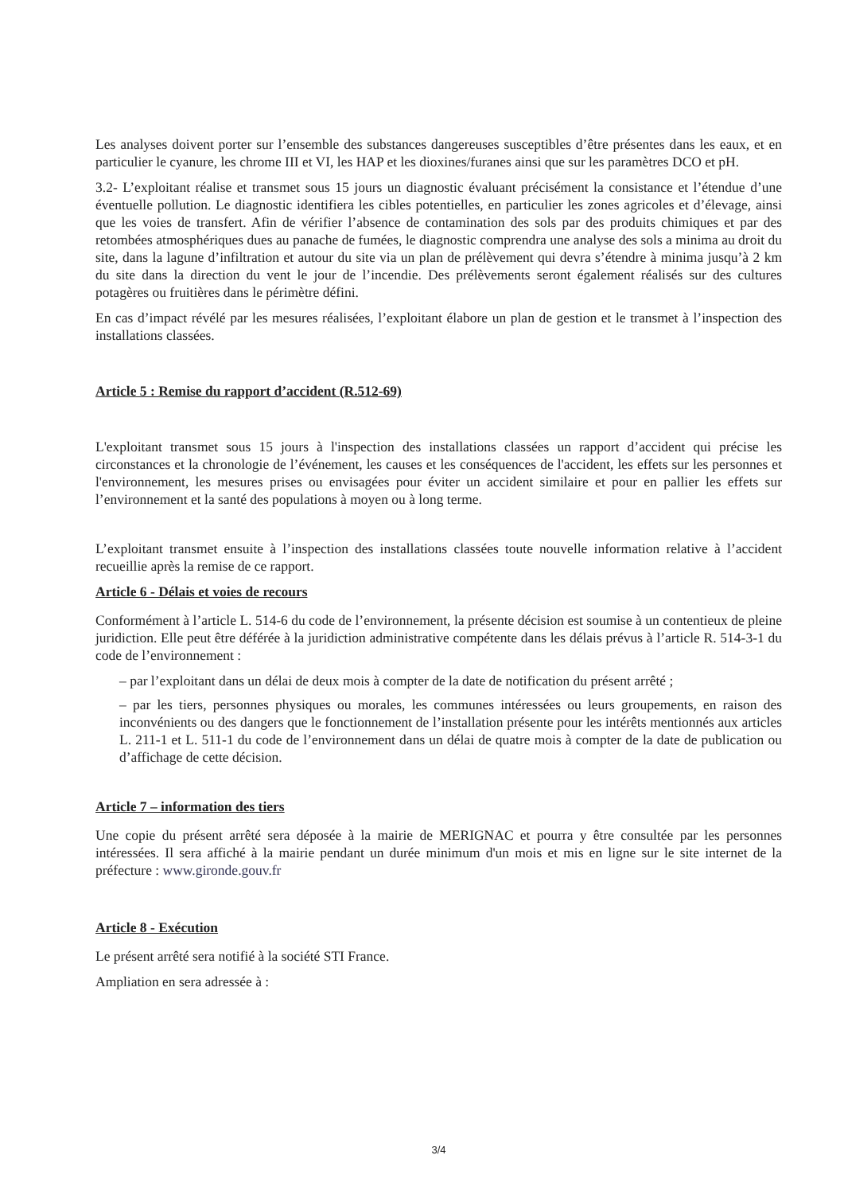Les analyses doivent porter sur l’ensemble des substances dangereuses susceptibles d’être présentes dans les eaux, et en particulier le cyanure, les chrome III et VI, les HAP et les dioxines/furanes ainsi que sur les paramètres DCO et pH.
3.2- L’exploitant réalise et transmet sous 15 jours un diagnostic évaluant précisément la consistance et l’étendue d’une éventuelle pollution. Le diagnostic identifiera les cibles potentielles, en particulier les zones agricoles et d’élevage, ainsi que les voies de transfert. Afin de vérifier l’absence de contamination des sols par des produits chimiques et par des retombées atmosphériques dues au panache de fumées, le diagnostic comprendra une analyse des sols a minima au droit du site, dans la lagune d’infiltration et autour du site via un plan de prélèvement qui devra s’étendre à minima jusqu’à 2 km du site dans la direction du vent le jour de l’incendie. Des prélèvements seront également réalisés sur des cultures potagères ou fruitières dans le périmètre défini.
En cas d’impact révélé par les mesures réalisées, l’exploitant élabore un plan de gestion et le transmet à l’inspection des installations classées.
Article 5 : Remise du rapport d’accident (R.512-69)
L'exploitant transmet sous 15 jours à l'inspection des installations classées un rapport d’accident qui précise les circonstances et la chronologie de l’événement, les causes et les conséquences de l'accident, les effets sur les personnes et l'environnement, les mesures prises ou envisagées pour éviter un accident similaire et pour en pallier les effets sur l’environnement et la santé des populations à moyen ou à long terme.
L’exploitant transmet ensuite à l’inspection des installations classées toute nouvelle information relative à l’accident recueillie après la remise de ce rapport.
Article 6 - Délais et voies de recours
Conformément à l’article L. 514-6 du code de l’environnement, la présente décision est soumise à un contentieux de pleine juridiction. Elle peut être déférée à la juridiction administrative compétente dans les délais prévus à l’article R. 514-3-1 du code de l’environnement :
– par l’exploitant dans un délai de deux mois à compter de la date de notification du présent arrêté ;
– par les tiers, personnes physiques ou morales, les communes intéressées ou leurs groupements, en raison des inconvénients ou des dangers que le fonctionnement de l’installation présente pour les intérêts mentionnés aux articles L. 211-1 et L. 511-1 du code de l’environnement dans un délai de quatre mois à compter de la date de publication ou d’affichage de cette décision.
Article 7 – information des tiers
Une copie du présent arrêté sera déposée à la mairie de MERIGNAC et pourra y être consultée par les personnes intéressées. Il sera affiché à la mairie pendant un durée minimum d'un mois et mis en ligne sur le site internet de la préfecture : www.gironde.gouv.fr
Article 8 - Exécution
Le présent arrêté sera notifié à la société STI France.
Ampliation en sera adressée à :
3/4